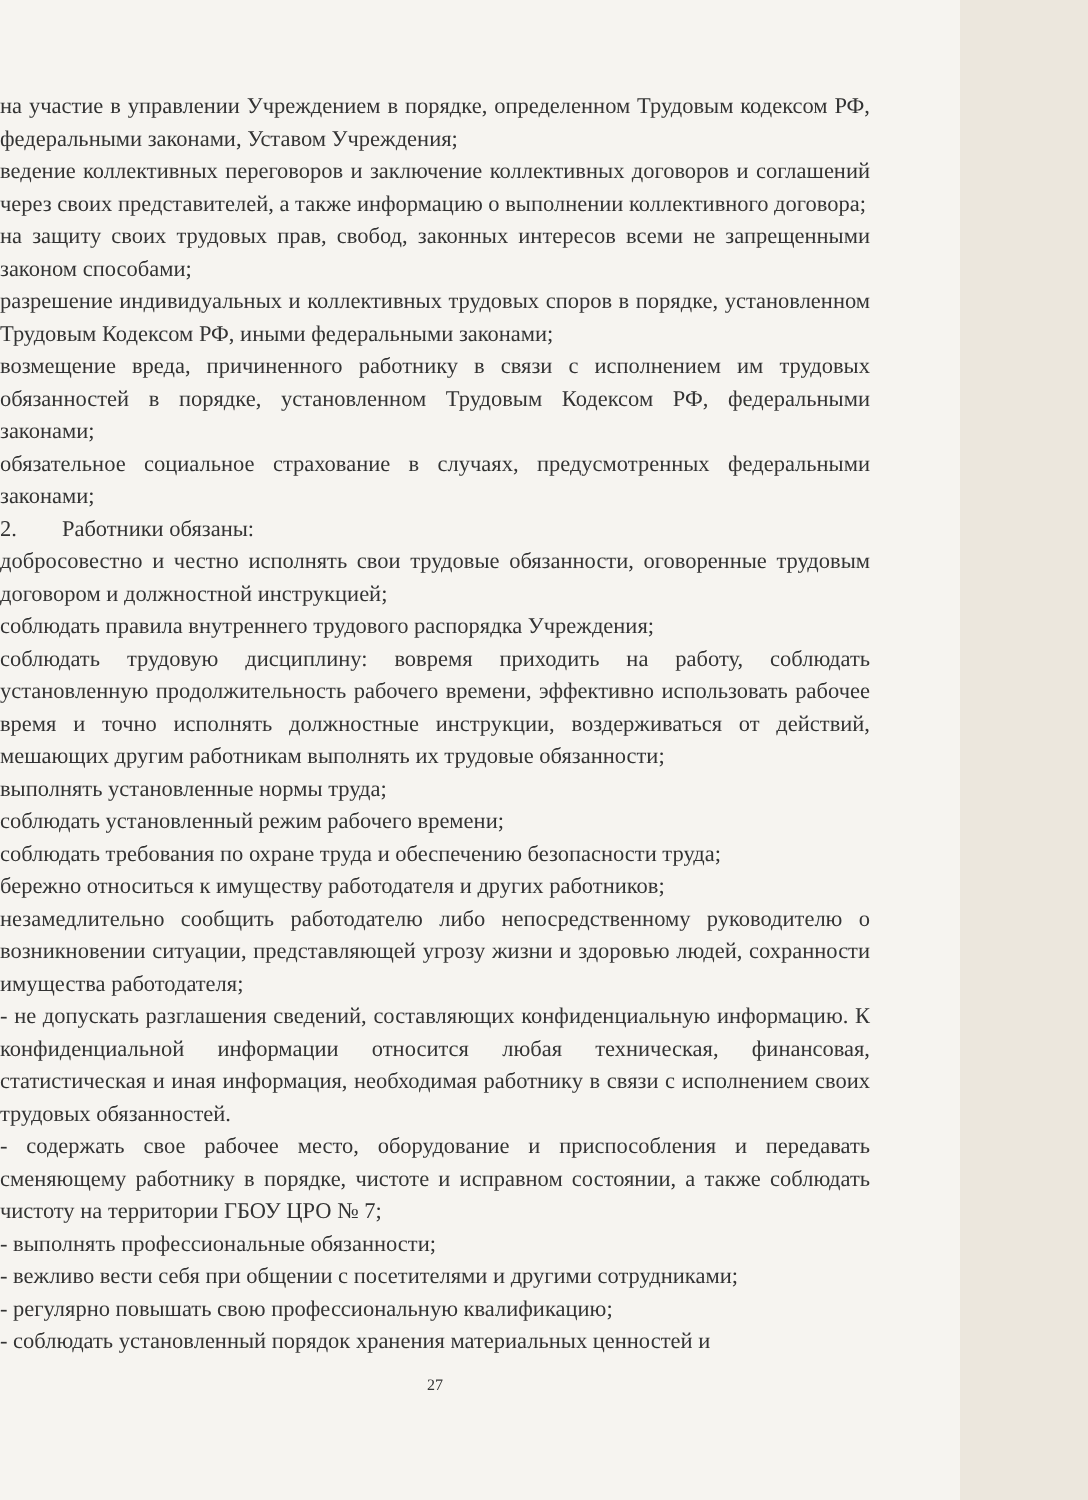на участие в управлении Учреждением в порядке, определенном Трудовым кодексом РФ, федеральными законами, Уставом Учреждения;
ведение коллективных переговоров и заключение коллективных договоров и соглашений через своих представителей, а также информацию о выполнении коллективного договора;
на защиту своих трудовых прав, свобод, законных интересов всеми не запрещенными законом способами;
разрешение индивидуальных и коллективных трудовых споров в порядке, установленном Трудовым Кодексом РФ, иными федеральными законами;
возмещение вреда, причиненного работнику в связи с исполнением им трудовых обязанностей в порядке, установленном Трудовым Кодексом РФ, федеральными законами;
обязательное социальное страхование в случаях, предусмотренных федеральными законами;
2. Работники обязаны:
добросовестно и честно исполнять свои трудовые обязанности, оговоренные трудовым договором и должностной инструкцией;
соблюдать правила внутреннего трудового распорядка Учреждения;
соблюдать трудовую дисциплину: вовремя приходить на работу, соблюдать установленную продолжительность рабочего времени, эффективно использовать рабочее время и точно исполнять должностные инструкции, воздерживаться от действий, мешающих другим работникам выполнять их трудовые обязанности;
выполнять установленные нормы труда;
соблюдать установленный режим рабочего времени;
соблюдать требования по охране труда и обеспечению безопасности труда;
бережно относиться к имуществу работодателя и других работников;
незамедлительно сообщить работодателю либо непосредственному руководителю о возникновении ситуации, представляющей угрозу жизни и здоровью людей, сохранности имущества работодателя;
- не допускать разглашения сведений, составляющих конфиденциальную информацию. К конфиденциальной информации относится любая техническая, финансовая, статистическая и иная информация, необходимая работнику в связи с исполнением своих трудовых обязанностей.
- содержать свое рабочее место, оборудование и приспособления и передавать сменяющему работнику в порядке, чистоте и исправном состоянии, а также соблюдать чистоту на территории ГБОУ ЦРО № 7;
- выполнять профессиональные обязанности;
- вежливо вести себя при общении с посетителями и другими сотрудниками;
- регулярно повышать свою профессиональную квалификацию;
- соблюдать установленный порядок хранения материальных ценностей и
27